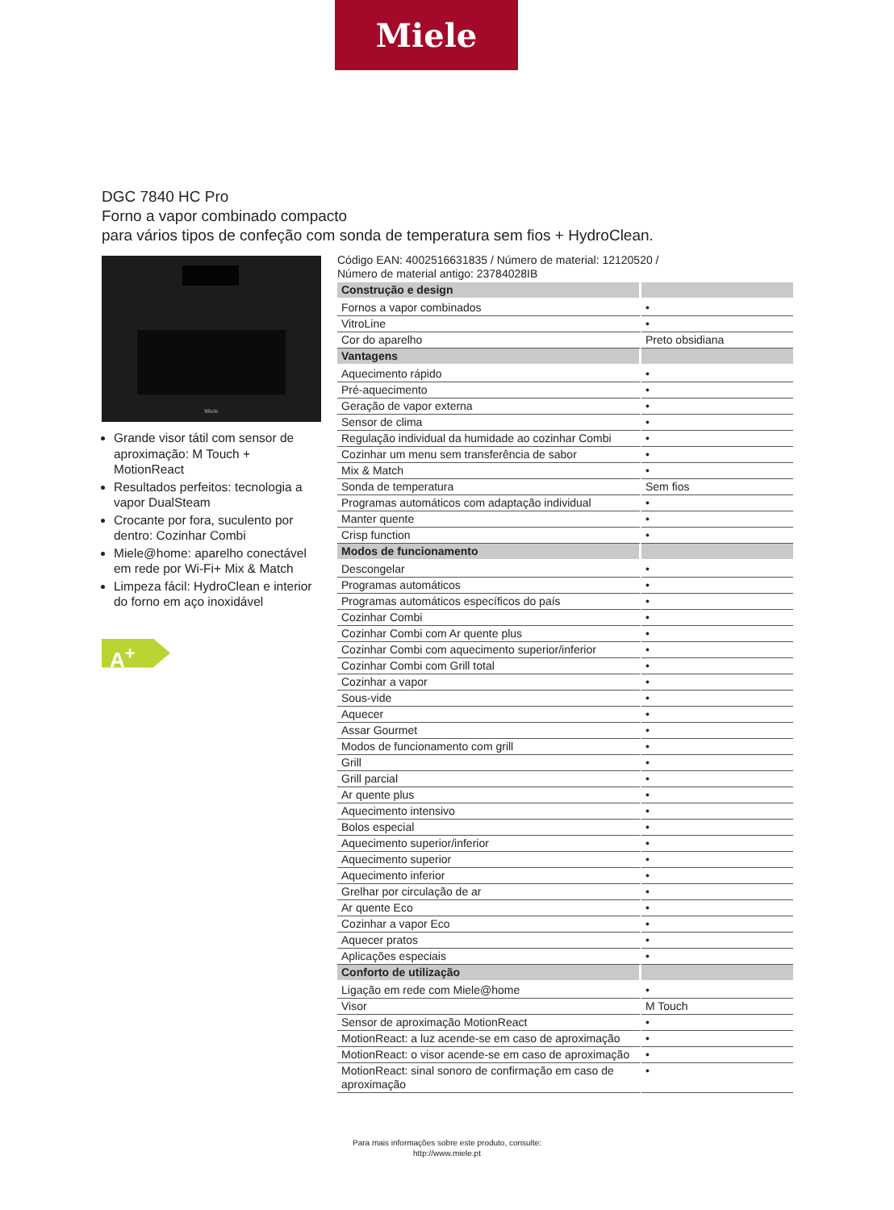Miele
DGC 7840 HC Pro
Forno a vapor combinado compacto
para vários tipos de confeção com sonda de temperatura sem fios + HydroClean.
Miele
Grande visor tátil com sensor de aproximação: M Touch + MotionReact
Resultados perfeitos: tecnologia a vapor DualSteam
Crocante por fora, suculento por dentro: Cozinhar Combi
Miele@home: aparelho conectável em rede por Wi-Fi+ Mix & Match
Limpeza fácil: HydroClean e interior do forno em aço inoxidável
A<sup>+</sup>
Código EAN: 4002516631835 / Número de material: 12120520 /
Número de material antigo: 23784028IB
| Construção e design | |
| --- | --- |
| Fornos a vapor combinados | • |
| VitroLine | • |
| Cor do aparelho | Preto obsidiana |
| Vantagens | |
| Aquecimento rápido | • |
| Pré-aquecimento | • |
| Geração de vapor externa | • |
| Sensor de clima | • |
| Regulação individual da humidade ao cozinhar Combi | • |
| Cozinhar um menu sem transferência de sabor | • |
| Mix & Match | • |
| Sonda de temperatura | Sem fios |
| Programas automáticos com adaptação individual | • |
| Manter quente | • |
| Crisp function | • |
| Modos de funcionamento | |
| Descongelar | • |
| Programas automáticos | • |
| Programas automáticos específicos do país | • |
| Cozinhar Combi | • |
| Cozinhar Combi com Ar quente plus | • |
| Cozinhar Combi com aquecimento superior/inferior | • |
| Cozinhar Combi com Grill total | • |
| Cozinhar a vapor | • |
| Sous-vide | • |
| Aquecer | • |
| Assar Gourmet | • |
| Modos de funcionamento com grill | • |
| Grill | • |
| Grill parcial | • |
| Ar quente plus | • |
| Aquecimento intensivo | • |
| Bolos especial | • |
| Aquecimento superior/inferior | • |
| Aquecimento superior | • |
| Aquecimento inferior | • |
| Grelhar por circulação de ar | • |
| Ar quente Eco | • |
| Cozinhar a vapor Eco | • |
| Aquecer pratos | • |
| Aplicações especiais | • |
| Conforto de utilização | |
| Ligação em rede com Miele@home | • |
| Visor | M Touch |
| Sensor de aproximação MotionReact | • |
| MotionReact: a luz acende-se em caso de aproximação | • |
| MotionReact: o visor acende-se em caso de aproximação | • |
| MotionReact: sinal sonoro de confirmação em caso de aproximação | • |
Para mais informações sobre este produto, consulte:
http://www.miele.pt